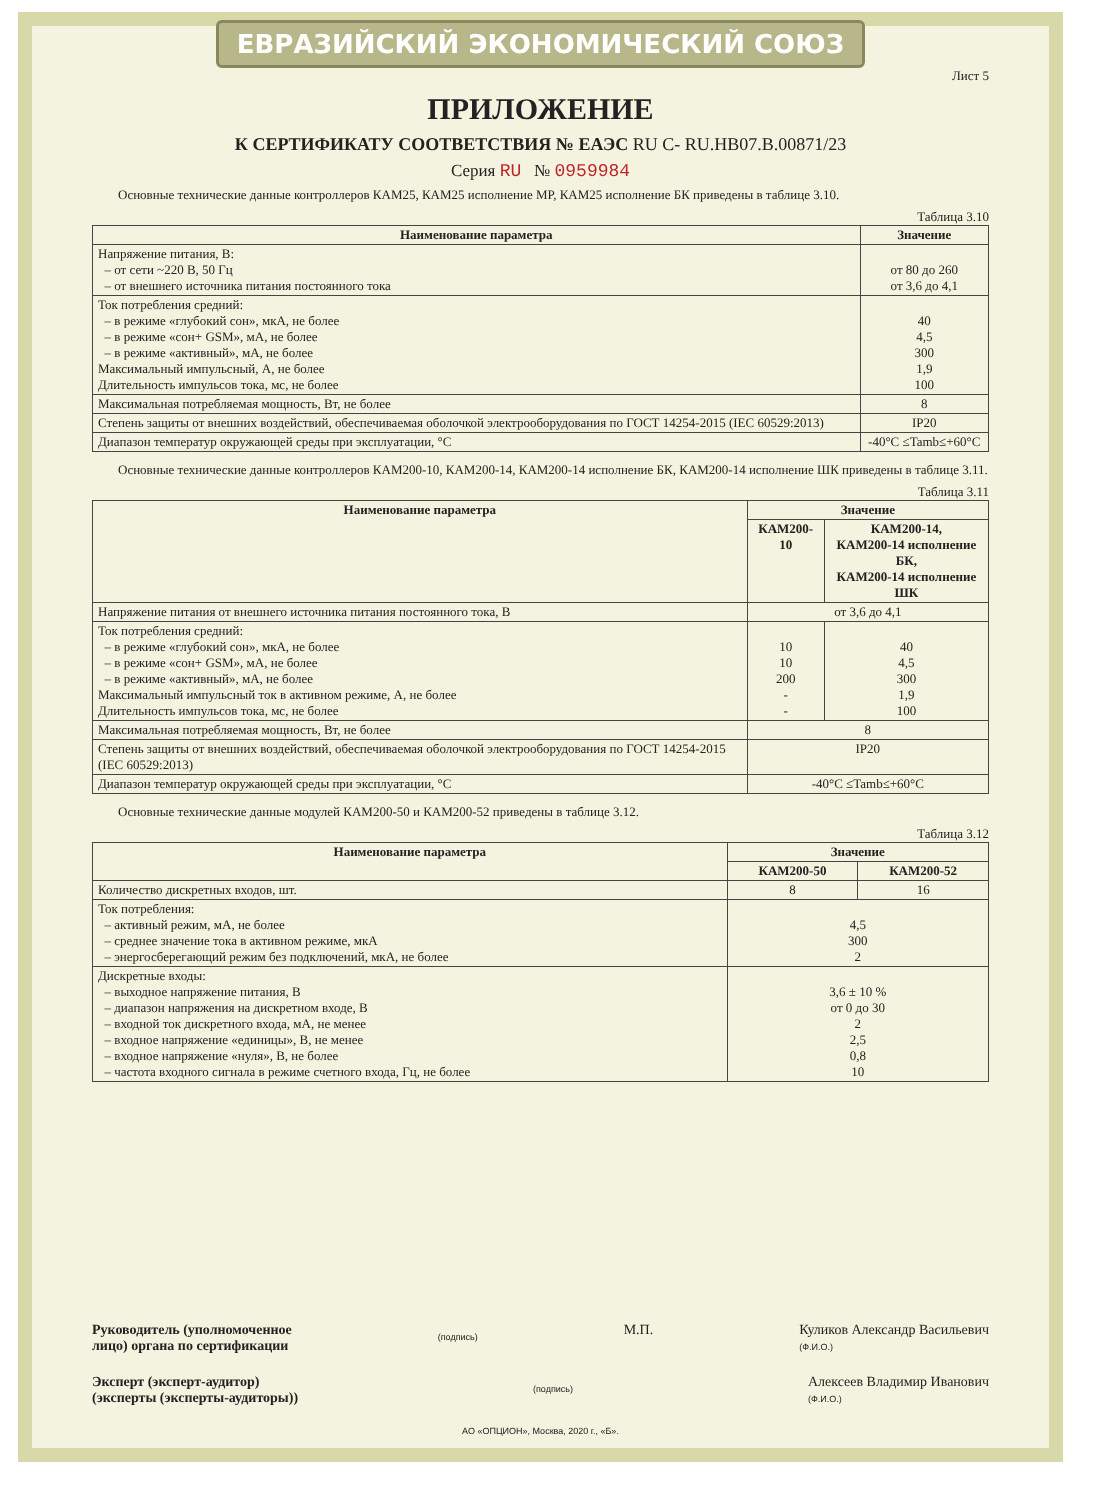ЕВРАЗИЙСКИЙ ЭКОНОМИЧЕСКИЙ СОЮЗ
Лист 5
ПРИЛОЖЕНИЕ
К СЕРТИФИКАТУ СООТВЕТСТВИЯ № ЕАЭС RU C- RU.HB07.B.00871/23
Серия RU № 0959984
Основные технические данные контроллеров КАМ25, КАМ25 исполнение МР, КАМ25 исполнение БК приведены в таблице 3.10.
Таблица 3.10
| Наименование параметра | Значение |
| --- | --- |
| Напряжение питания, В: – от сети ~220 В, 50 Гц – от внешнего источника питания постоянного тока | от 80 до 260 от 3,6 до 4,1 |
| Ток потребления средний: – в режиме «глубокий сон», мкА, не более – в режиме «сон+ GSM», мА, не более – в режиме «активный», мА, не более Максимальный импульсный, А, не более Длительность импульсов тока, мс, не более | 40 4,5 300 1,9 100 |
| Максимальная потребляемая мощность, Вт, не более | 8 |
| Степень защиты от внешних воздействий, обеспечиваемая оболочкой электрооборудования по ГОСТ 14254-2015 (IEC 60529:2013) | IP20 |
| Диапазон температур окружающей среды при эксплуатации, °С | -40°C ≤Tamb≤+60°C |
Основные технические данные контроллеров КАМ200-10, КАМ200-14, КАМ200-14 исполнение БК, КАМ200-14 исполнение ШК приведены в таблице 3.11.
Таблица 3.11
| Наименование параметра | Значение | |
| --- | --- | --- |
| | КАМ200-10 | КАМ200-14, КАМ200-14 исполнение БК, КАМ200-14 исполнение ШК |
| Напряжение питания от внешнего источника питания постоянного тока, В | от 3,6 до 4,1 | |
| Ток потребления средний: – в режиме «глубокий сон», мкА, не более – в режиме «сон+ GSM», мА, не более – в режиме «активный», мА, не более Максимальный импульсный ток в активном режиме, А, не более Длительность импульсов тока, мс, не более | 10 10 200 - - | 40 4,5 300 1,9 100 |
| Максимальная потребляемая мощность, Вт, не более | 8 | |
| Степень защиты от внешних воздействий, обеспечиваемая оболочкой электрооборудования по ГОСТ 14254-2015 (IEC 60529:2013) | IP20 | |
| Диапазон температур окружающей среды при эксплуатации, °С | -40°C ≤Tamb≤+60°C | |
Основные технические данные модулей КАМ200-50 и КАМ200-52 приведены в таблице 3.12.
Таблица 3.12
| Наименование параметра | Значение | |
| --- | --- | --- |
| | КАМ200-50 | КАМ200-52 |
| Количество дискретных входов, шт. | 8 | 16 |
| Ток потребления: – активный режим, мА, не более – среднее значение тока в активном режиме, мкА – энергосберегающий режим без подключений, мкА, не более | 4,5 300 2 | |
| Дискретные входы: – выходное напряжение питания, В – диапазон напряжения на дискретном входе, В – входной ток дискретного входа, мА, не менее – входное напряжение «единицы», В, не менее – входное напряжение «нуля», В, не более – частота входного сигнала в режиме счетного входа, Гц, не более | 3,6 ± 10 % от 0 до 30 2 2,5 0,8 10 | |
Руководитель (уполномоченное
лицо) органа по сертификации
(подпись)
М.П. Куликов Александр Васильевич
(Ф.И.О.)
Эксперт (эксперт-аудитор)
(эксперты (эксперты-аудиторы))
(подпись)
Алексеев Владимир Иванович
(Ф.И.О.)
АО «ОПЦИОН», Москва, 2020 г., «Б».